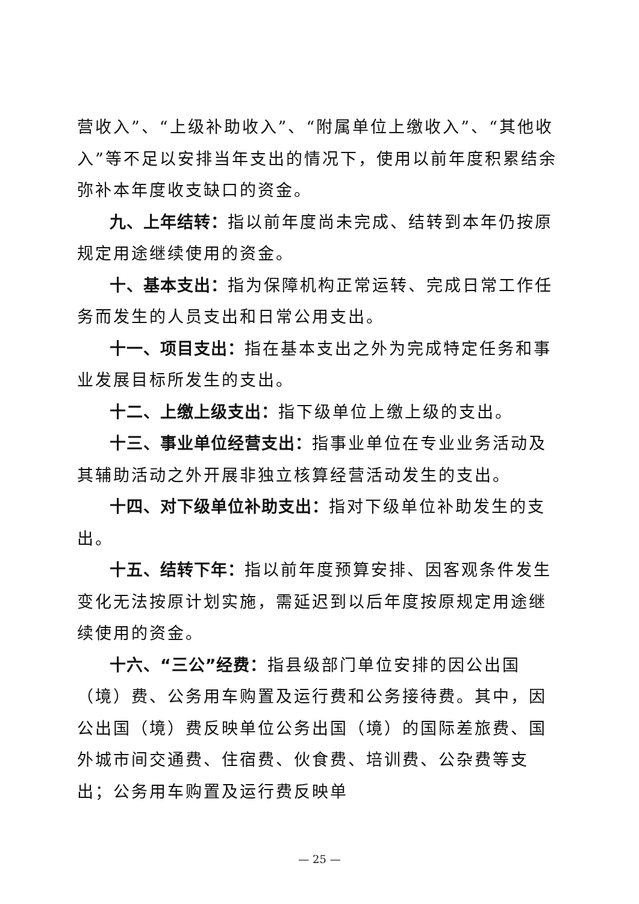营收入”、“上级补助收入”、“附属单位上缴收入”、“其他收入”等不足以安排当年支出的情况下，使用以前年度积累结余弥补本年度收支缺口的资金。
九、上年结转：指以前年度尚未完成、结转到本年仍按原规定用途继续使用的资金。
十、基本支出：指为保障机构正常运转、完成日常工作任务而发生的人员支出和日常公用支出。
十一、项目支出：指在基本支出之外为完成特定任务和事业发展目标所发生的支出。
十二、上缴上级支出：指下级单位上缴上级的支出。
十三、事业单位经营支出：指事业单位在专业业务活动及其辅助活动之外开展非独立核算经营活动发生的支出。
十四、对下级单位补助支出：指对下级单位补助发生的支出。
十五、结转下年：指以前年度预算安排、因客观条件发生变化无法按原计划实施，需延迟到以后年度按原规定用途继续使用的资金。
十六、“三公”经费：指县级部门单位安排的因公出国（境）费、公务用车购置及运行费和公务接待费。其中，因公出国（境）费反映单位公务出国（境）的国际差旅费、国外城市间交通费、住宿费、伙食费、培训费、公杂费等支出；公务用车购置及运行费反映单
— 25 —